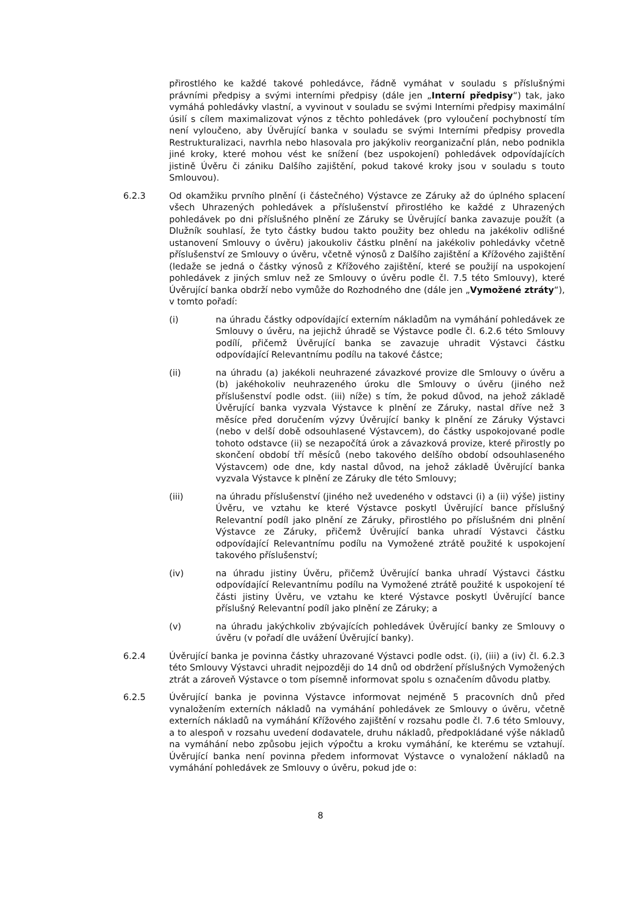přirostlého ke každé takové pohledávce, řádně vymáhat v souladu s příslušnými právními předpisy a svými interními předpisy (dále jen „Interní předpisy“) tak, jako vymáhá pohledávky vlastní, a vyvinout v souladu se svými Interními předpisy maximální úsilí s cílem maximalizovat výnos z těchto pohledávek (pro vyloučení pochybností tím není vyloučeno, aby Úvěrující banka v souladu se svými Interními předpisy provedla Restrukturalizaci, navrhla nebo hlasovala pro jakýkoliv reorganizační plán, nebo podnikla jiné kroky, které mohou vést ke snížení (bez uspokojení) pohledávek odpovídajících jistině Úvěru či zániku Dalšího zajištění, pokud takové kroky jsou v souladu s touto Smlouvou).
6.2.3 Od okamžiku prvního plnění (i částečného) Výstavce ze Záruky až do úplného splacení všech Uhrazených pohledávek a příslušenství přirostlého ke každé z Uhrazených pohledávek po dni příslušného plnění ze Záruky se Úvěrující banka zavazuje použít (a Dlužník souhlasí, že tyto částky budou takto použity bez ohledu na jakékoliv odlišné ustanovení Smlouvy o úvěru) jakoukoliv částku plnění na jakékoliv pohledávky včetně příslušenství ze Smlouvy o úvěru, včetně výnosů z Dalšího zajištění a Křížového zajištění (ledaže se jedná o částky výnosů z Křížového zajištění, které se použijí na uspokojení pohledávek z jiných smluv než ze Smlouvy o úvěru podle čl. 7.5 této Smlouvy), které Úvěrující banka obdrží nebo vymůže do Rozhodného dne (dále jen „Vymožené ztráty“), v tomto pořadí:
(i) na úhradu částky odpovídající externím nákladům na vymáhání pohledávek ze Smlouvy o úvěru, na jejichž úhradě se Výstavce podle čl. 6.2.6 této Smlouvy podílí, přičemž Úvěrující banka se zavazuje uhradit Výstavci částku odpovídající Relevantnímu podílu na takové částce;
(ii) na úhradu (a) jakékoli neuhrazené závazkové provize dle Smlouvy o úvěru a (b) jakéhokoliv neuhrazeného úroku dle Smlouvy o úvěru (jiného než příslušenství podle odst. (iii) níže) s tím, že pokud důvod, na jehož základě Úvěrující banka vyzvala Výstavce k plnění ze Záruky, nastal dříve než 3 měsíce před doručením výzvy Úvěrující banky k plnění ze Záruky Výstavci (nebo v delší době odsouhlasené Výstavcem), do částky uspokojované podle tohoto odstavce (ii) se nezapočítá úrok a závazková provize, které přirostly po skončení období tří měsíců (nebo takového delšího období odsouhlaseného Výstavcem) ode dne, kdy nastal důvod, na jehož základě Úvěrující banka vyzvala Výstavce k plnění ze Záruky dle této Smlouvy;
(iii) na úhradu příslušenství (jiného než uvedeného v odstavci (i) a (ii) výše) jistiny Úvěru, ve vztahu ke které Výstavce poskytl Úvěrující bance příslušný Relevantní podíl jako plnění ze Záruky, přirostlého po příslušném dni plnění Výstavce ze Záruky, přičemž Úvěrující banka uhradí Výstavci částku odpovídající Relevantnímu podílu na Vymožené ztrátě použité k uspokojení takového příslušenství;
(iv) na úhradu jistiny Úvěru, přičemž Úvěrující banka uhradí Výstavci částku odpovídající Relevantnímu podílu na Vymožené ztrátě použité k uspokojení té části jistiny Úvěru, ve vztahu ke které Výstavce poskytl Úvěrující bance příslušný Relevantní podíl jako plnění ze Záruky; a
(v) na úhradu jakýchkoliv zbývajících pohledávek Úvěrující banky ze Smlouvy o úvěru (v pořadí dle uvážení Úvěrující banky).
6.2.4 Úvěrující banka je povinna částky uhrazované Výstavci podle odst. (i), (iii) a (iv) čl. 6.2.3 této Smlouvy Výstavci uhradit nejpozději do 14 dnů od obdržení příslušných Vymožených ztrát a zároveň Výstavce o tom písemně informovat spolu s označením důvodu platby.
6.2.5 Úvěrující banka je povinna Výstavce informovat nejméně 5 pracovních dnů před vynaložením externích nákladů na vymáhání pohledávek ze Smlouvy o úvěru, včetně externích nákladů na vymáhání Křížového zajištění v rozsahu podle čl. 7.6 této Smlouvy, a to alespoň v rozsahu uvedení dodavatele, druhu nákladů, předpokládané výše nákladů na vymáhání nebo způsobu jejich výpočtu a kroku vymáhání, ke kterému se vztahují. Úvěrující banka není povinna předem informovat Výstavce o vynaložení nákladů na vymáhání pohledávek ze Smlouvy o úvěru, pokud jde o:
8